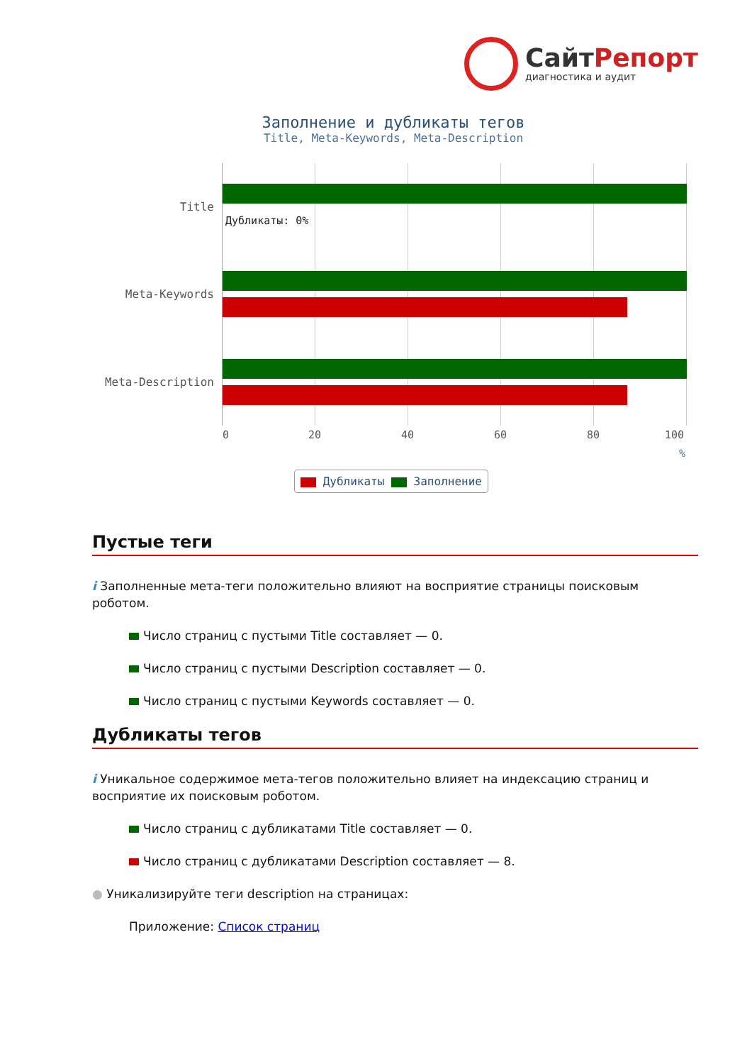СайтРепорт
диагностика и аудит
Заполнение и дубликаты тегов
Title, Meta-Keywords, Meta-Description
Title
Meta-Keywords
Meta-Description
Дубликаты: 0%
0 20 40 60 80 100
%
Дубликаты Заполнение
Пустые теги
i Заполненные мета-теги положительно влияют на восприятие страницы поисковым роботом.
Число страниц с пустыми Title составляет — 0.
Число страниц с пустыми Description составляет — 0.
Число страниц с пустыми Keywords составляет — 0.
Дубликаты тегов
i Уникальное содержимое мета-тегов положительно влияет на индексацию страниц и восприятие их поисковым роботом.
Число страниц с дубликатами Title составляет — 0.
Число страниц с дубликатами Description составляет — 8.
● Уникализируйте теги description на страницах:
Приложение: Список страниц